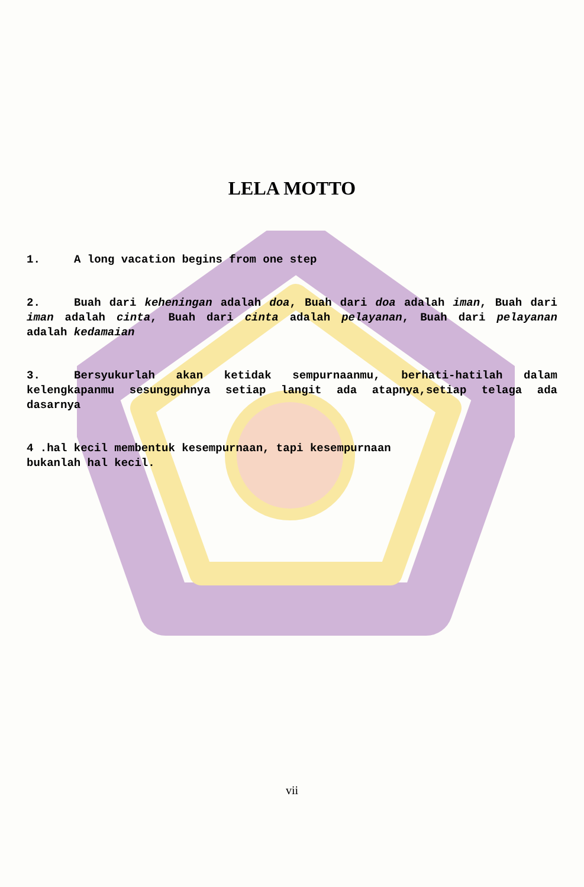LELA MOTTO
1. A long vacation begins from one step
2. Buah dari keheningan adalah doa, Buah dari doa adalah iman, Buah dari iman adalah cinta, Buah dari cinta adalah pelayanan, Buah dari pelayanan adalah kedamaian
3. Bersyukurlah akan ketidak sempurnaanmu, berhati-hatilah dalam kelengkapanmu sesungguhnya setiap langit ada atapnya,setiap telaga ada dasarnya
4 .hal kecil membentuk kesempurnaan, tapi kesempurnaan
bukanlah hal kecil.
vii